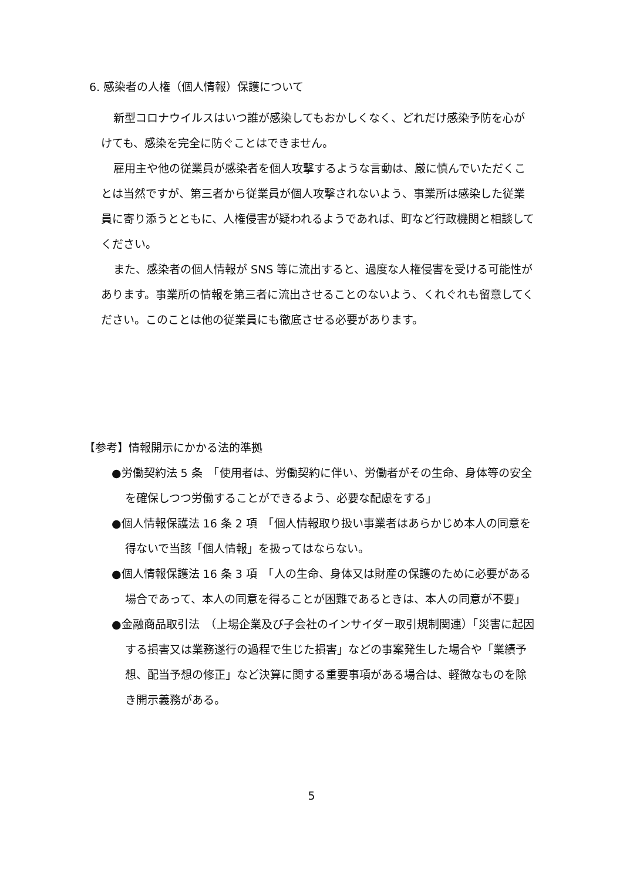6. 感染者の人権（個人情報）保護について
新型コロナウイルスはいつ誰が感染してもおかしくなく、どれだけ感染予防を心がけても、感染を完全に防ぐことはできません。
雇用主や他の従業員が感染者を個人攻撃するような言動は、厳に慎んでいただくことは当然ですが、第三者から従業員が個人攻撃されないよう、事業所は感染した従業員に寄り添うとともに、人権侵害が疑われるようであれば、町など行政機関と相談してください。
また、感染者の個人情報が SNS 等に流出すると、過度な人権侵害を受ける可能性があります。事業所の情報を第三者に流出させることのないよう、くれぐれも留意してください。このことは他の従業員にも徹底させる必要があります。
【参考】情報開示にかかる法的準拠
●労働契約法 5 条　「使用者は、労働契約に伴い、労働者がその生命、身体等の安全を確保しつつ労働することができるよう、必要な配慮をする」
●個人情報保護法 16 条 2 項　「個人情報取り扱い事業者はあらかじめ本人の同意を得ないで当該「個人情報」を扱ってはならない。
●個人情報保護法 16 条 3 項　「人の生命、身体又は財産の保護のために必要がある場合であって、本人の同意を得ることが困難であるときは、本人の同意が不要」
●金融商品取引法　（上場企業及び子会社のインサイダー取引規制関連）「災害に起因する損害又は業務遂行の過程で生じた損害」などの事案発生した場合や「業績予想、配当予想の修正」など決算に関する重要事項がある場合は、軽微なものを除き開示義務がある。
5